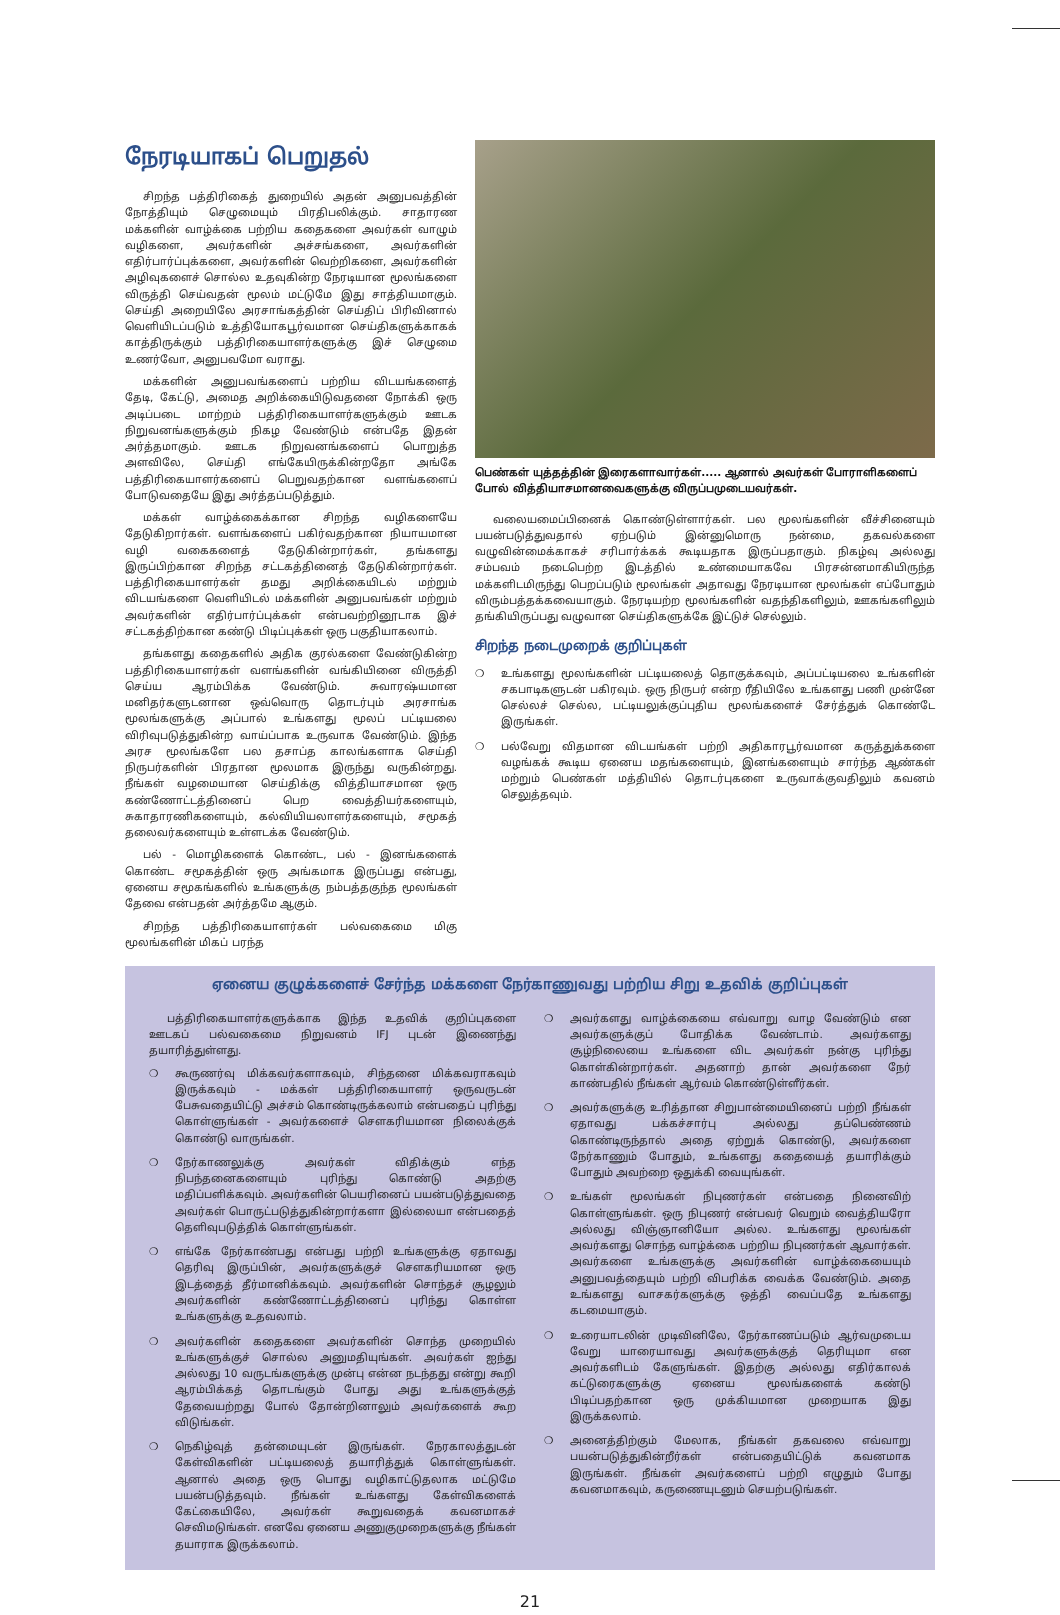நேரடியாகப் பெறுதல்
சிறந்த பத்திரிகைத் துறையில் அதன் அனுபவத்தின் நோத்தியும் செழுமையும் பிரதிபலிக்கும். சாதாரண மக்களின் வாழ்க்கை பற்றிய கதைகளை அவர்கள் வாழும் வழிகளை, அவர்களின் அச்சங்களை, அவர்களின் எதிர்பார்ப்புக்களை, அவர்களின் வெற்றிகளை, அவர்களின் அழிவுகளைச் சொல்ல உதவுகின்ற நேரடியான மூலங்களை விருத்தி செய்வதன் மூலம் மட்டுமே இது சாத்தியமாகும். செய்தி அறையிலே அரசாங்கத்தின் செய்திப் பிரிவினால் வெளியிடப்படும் உத்தியோகபூர்வமான செய்திகளுக்காகக் காத்திருக்கும் பத்திரிகையாளர்களுக்கு இச் செழுமை உணர்வோ, அனுபவமோ வராது.
மக்களின் அனுபவங்களைப் பற்றிய விடயங்களைத் தேடி, கேட்டு, அமைத அறிக்கையிடுவதனை நோக்கி ஒரு அடிப்படை மாற்றம் பத்திரிகையாளர்களுக்கும் ஊடக நிறுவனங்களுக்கும் நிகழ வேண்டும் என்பதே இதன் அர்த்தமாகும். ஊடக நிறுவனங்களைப் பொறுத்த அளவிலே, செய்தி எங்கேயிருக்கின்றதோ அங்கே பத்திரிகையாளர்களைப் பெறுவதற்கான வளங்களைப் போடுவதையே இது அர்த்தப்படுத்தும்.
மக்கள் வாழ்க்கைக்கான சிறந்த வழிகளையே தேடுகிறார்கள். வளங்களைப் பகிர்வதற்கான நியாயமான வழி வகைகளைத் தேடுகின்றார்கள், தங்களது இருப்பிற்கான சிறந்த சட்டகத்தினைத் தேடுகின்றார்கள். பத்திரிகையாளர்கள் தமது அறிக்கையிடல் மற்றும் விடயங்களை வெளியிடல் மக்களின் அனுபவங்கள் மற்றும் அவர்களின் எதிர்பார்ப்புக்கள் என்பவற்றினூடாக இச் சட்டகத்திற்கான கண்டு பிடிப்புக்கள் ஒரு பகுதியாகலாம்.
தங்களது கதைகளில் அதிக குரல்களை வேண்டுகின்ற பத்திரிகையாளர்கள் வளங்களின் வங்கியினை விருத்தி செய்ய ஆரம்பிக்க வேண்டும். சுவாரஷ்யமான மனிதர்களுடனான ஒவ்வொரு தொடர்பும் அரசாங்க மூலங்களுக்கு அப்பால் உங்களது மூலப் பட்டியலை விரிவுபடுத்துகின்ற வாய்ப்பாக உருவாக வேண்டும். இந்த அரச மூலங்களே பல தசாப்த காலங்களாக செய்தி நிருபர்களின் பிரதான மூலமாக இருந்து வருகின்றது. நீங்கள் வழமையான செய்திக்கு வித்தியாசமான ஒரு கண்ணோட்டத்தினைப் பெற வைத்தியர்களையும், சுகாதாரணிகளையும், கல்வியியலாளர்களையும், சமூகத் தலைவர்களையும் உள்ளடக்க வேண்டும்.
பல் - மொழிகளைக் கொண்ட, பல் - இனங்களைக் கொண்ட சமூகத்தின் ஒரு அங்கமாக இருப்பது என்பது, ஏனைய சமூகங்களில் உங்களுக்கு நம்பத்தகுந்த மூலங்கள் தேவை என்பதன் அர்த்தமே ஆகும்.
சிறந்த பத்திரிகையாளர்கள் பல்வகைமை மிகு மூலங்களின் மிகப் பரந்த
பெண்கள் யுத்தத்தின் இரைகளாவார்கள்..... ஆனால் அவர்கள் போராளிகளைப் போல் வித்தியாசமானவைகளுக்கு விருப்பமுடையவர்கள்.
வலையமைப்பினைக் கொண்டுள்ளார்கள். பல மூலங்களின் வீச்சினையும் பயன்படுத்துவதால் ஏற்படும் இன்னுமொரு நன்மை, தகவல்களை வழுவின்மைக்காகச் சரிபார்க்கக் கூடியதாக இருப்பதாகும். நிகழ்வு அல்லது சம்பவம் நடைபெற்ற இடத்தில் உண்மையாகவே பிரசன்னமாகியிருந்த மக்களிடமிருந்து பெறப்படும் மூலங்கள் அதாவது நேரடியான மூலங்கள் எப்போதும் விரும்பத்தக்கவையாகும். நேரடியற்ற மூலங்களின் வதந்திகளிலும், ஊகங்களிலும் தங்கியிருப்பது வழுவான செய்திகளுக்கே இட்டுச் செல்லும்.
சிறந்த நடைமுறைக் குறிப்புகள்
❍ உங்களது மூலங்களின் பட்டியலைத் தொகுக்கவும், அப்பட்டியலை உங்களின் சகபாடிகளுடன் பகிரவும். ஒரு நிருபர் என்ற ரீதியிலே உங்களது பணி முன்னே செல்லச் செல்ல, பட்டியலுக்குப்புதிய மூலங்களைச் சேர்த்துக் கொண்டே இருங்கள்.
❍ பல்வேறு விதமான விடயங்கள் பற்றி அதிகாரபூர்வமான கருத்துக்களை வழங்கக் கூடிய ஏனைய மதங்களையும், இனங்களையும் சார்ந்த ஆண்கள் மற்றும் பெண்கள் மத்தியில் தொடர்புகளை உருவாக்குவதிலும் கவனம் செலுத்தவும்.
ஏனைய குழுக்களைச் சேர்ந்த மக்களை நேர்காணுவது பற்றிய சிறு உதவிக் குறிப்புகள்
பத்திரிகையாளர்களுக்காக இந்த உதவிக் குறிப்புகளை ஊடகப் பல்வகைமை நிறுவனம் IFJ புடன் இணைந்து தயாரித்துள்ளது.
❍ கூருணர்வு மிக்கவர்களாகவும், சிந்தனை மிக்கவராகவும் இருக்கவும் - மக்கள் பத்திரிகையாளர் ஒருவருடன் பேசுவதையிட்டு அச்சம் கொண்டிருக்கலாம் என்பதைப் புரிந்து கொள்ளுங்கள் - அவர்களைச் சௌகரியமான நிலைக்குக் கொண்டு வாருங்கள்.
❍ நேர்காணலுக்கு அவர்கள் விதிக்கும் எந்த நிபந்தனைகளையும் புரிந்து கொண்டு அதற்கு மதிப்பளிக்கவும். அவர்களின் பெயரினைப் பயன்படுத்துவதை அவர்கள் பொருட்படுத்துகின்றார்களா இல்லையா என்பதைத் தெளிவுபடுத்திக் கொள்ளுங்கள்.
❍ எங்கே நேர்காண்பது என்பது பற்றி உங்களுக்கு ஏதாவது தெரிவு இருப்பின், அவர்களுக்குச் சௌகரியமான ஒரு இடத்தைத் தீர்மானிக்கவும். அவர்களின் சொந்தச் சூழலும் அவர்களின் கண்ணோட்டத்தினைப் புரிந்து கொள்ள உங்களுக்கு உதவலாம்.
❍ அவர்களின் கதைகளை அவர்களின் சொந்த முறையில் உங்களுக்குச் சொல்ல அனுமதியுங்கள். அவர்கள் ஐந்து அல்லது 10 வருடங்களுக்கு முன்பு என்ன நடந்தது என்று கூறி ஆரம்பிக்கத் தொடங்கும் போது அது உங்களுக்குத் தேவையற்றது போல் தோன்றினாலும் அவர்களைக் கூற விடுங்கள்.
❍ நெகிழ்வுத் தன்மையுடன் இருங்கள். நேரகாலத்துடன் கேள்விகளின் பட்டியலைத் தயாரித்துக் கொள்ளுங்கள். ஆனால் அதை ஒரு பொது வழிகாட்டுதலாக மட்டுமே பயன்படுத்தவும். நீங்கள் உங்களது கேள்விகளைக் கேட்கையிலே, அவர்கள் கூறுவதைக் கவனமாகச் செவிமடுங்கள். எனவே ஏனைய அணுகுமுறைகளுக்கு நீங்கள் தயாராக இருக்கலாம்.
❍ அவர்களது வாழ்க்கையை எவ்வாறு வாழ வேண்டும் என அவர்களுக்குப் போதிக்க வேண்டாம். அவர்களது சூழ்நிலையை உங்களை விட அவர்கள் நன்கு புரிந்து கொள்கின்றார்கள். அதனாற் தான் அவர்களை நேர் காண்பதில் நீங்கள் ஆர்வம் கொண்டுள்ளீர்கள்.
❍ அவர்களுக்கு உரித்தான சிறுபான்மையினைப் பற்றி நீங்கள் ஏதாவது பக்கச்சார்பு அல்லது தப்பெண்ணம் கொண்டிருந்தால் அதை ஏற்றுக் கொண்டு, அவர்களை நேர்காணும் போதும், உங்களது கதையைத் தயாரிக்கும் போதும் அவற்றை ஒதுக்கி வையுங்கள்.
❍ உங்கள் மூலங்கள் நிபுணர்கள் என்பதை நினைவிற் கொள்ளுங்கள். ஒரு நிபுணர் என்பவர் வெறும் வைத்தியரோ அல்லது விஞ்ஞானியோ அல்ல. உங்களது மூலங்கள் அவர்களது சொந்த வாழ்க்கை பற்றிய நிபுணர்கள் ஆவார்கள். அவர்களை உங்களுக்கு அவர்களின் வாழ்க்கையையும் அனுபவத்தையும் பற்றி விபரிக்க வைக்க வேண்டும். அதை உங்களது வாசகர்களுக்கு ஒத்தி வைப்பதே உங்களது கடமையாகும்.
❍ உரையாடலின் முடிவினிலே, நேர்காணப்படும் ஆர்வமுடைய வேறு யாரையாவது அவர்களுக்குத் தெரியுமா என அவர்களிடம் கேளுங்கள். இதற்கு அல்லது எதிர்காலக் கட்டுரைகளுக்கு ஏனைய மூலங்களைக் கண்டு பிடிப்பதற்கான ஒரு முக்கியமான முறையாக இது இருக்கலாம்.
❍ அனைத்திற்கும் மேலாக, நீங்கள் தகவலை எவ்வாறு பயன்படுத்துகின்றீர்கள் என்பதையிட்டுக் கவனமாக இருங்கள். நீங்கள் அவர்களைப் பற்றி எழுதும் போது கவனமாகவும், கருணையுடனும் செயற்படுங்கள்.
21